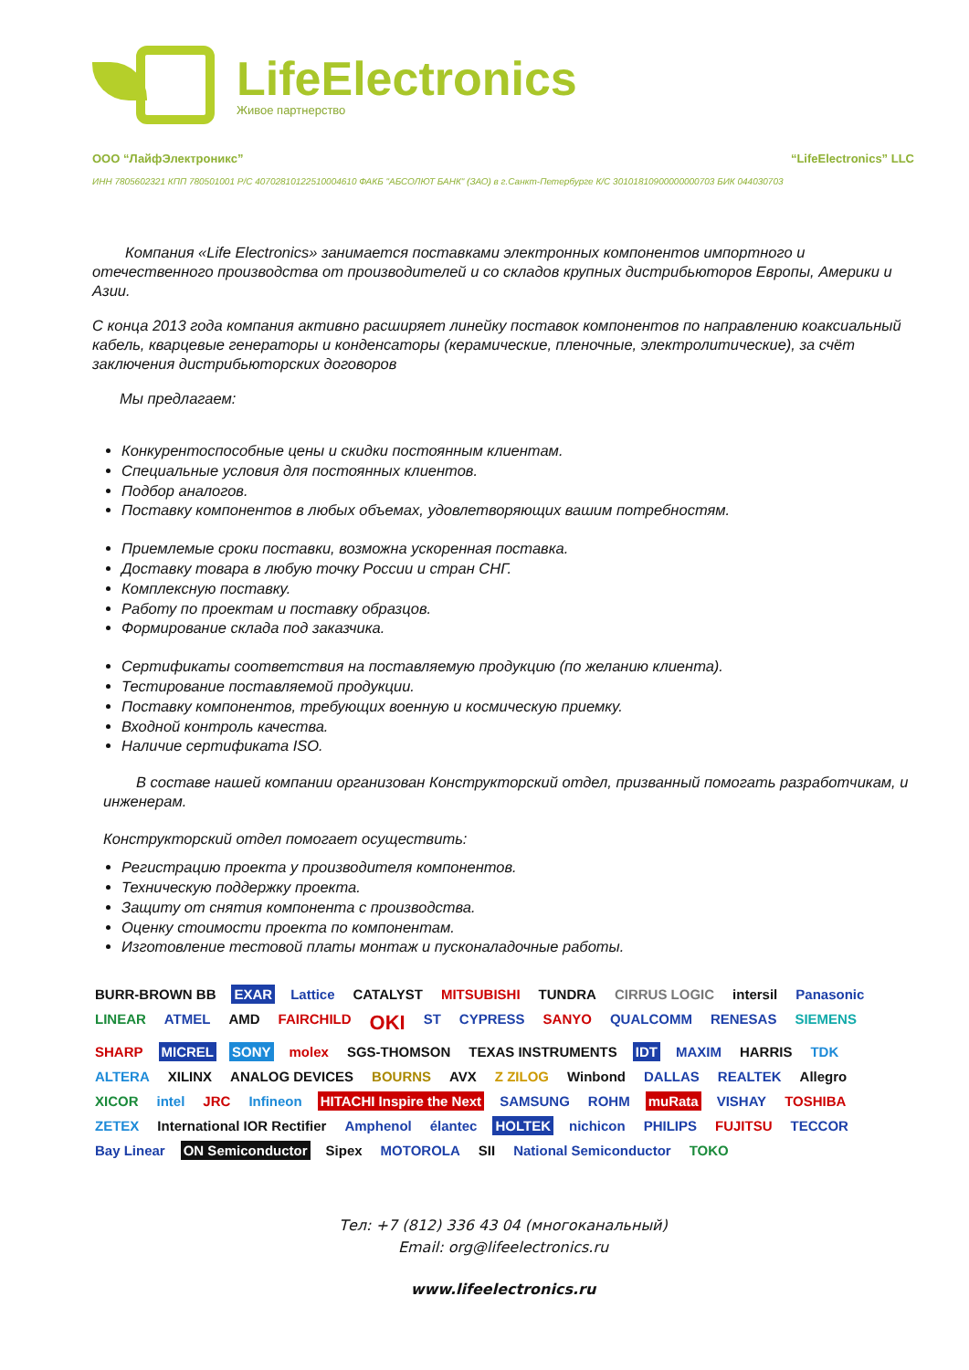LifeElectronics
Живое партнерство
ООО “ЛайфЭлектроникс” “LifeElectronics” LLC
ИНН 7805602321 КПП 780501001 Р/С 40702810122510004610 ФАКБ "АБСОЛЮТ БАНК" (ЗАО) в г.Санкт-Петербурге К/С 30101810900000000703 БИК 044030703
Компания «Life Electronics» занимается поставками электронных компонентов импортного и отечественного производства от производителей и со складов крупных дистрибьюторов Европы, Америки и Азии.
С конца 2013 года компания активно расширяет линейку поставок компонентов по направлению коаксиальный кабель, кварцевые генераторы и конденсаторы (керамические, пленочные, электролитические), за счёт заключения дистрибьюторских договоров
Мы предлагаем:
Конкурентоспособные цены и скидки постоянным клиентам.
Специальные условия для постоянных клиентов.
Подбор аналогов.
Поставку компонентов в любых объемах, удовлетворяющих вашим потребностям.
Приемлемые сроки поставки, возможна ускоренная поставка.
Доставку товара в любую точку России и стран СНГ.
Комплексную поставку.
Работу по проектам и поставку образцов.
Формирование склада под заказчика.
Сертификаты соответствия на поставляемую продукцию (по желанию клиента).
Тестирование поставляемой продукции.
Поставку компонентов, требующих военную и космическую приемку.
Входной контроль качества.
Наличие сертификата ISO.
В составе нашей компании организован Конструкторский отдел, призванный помогать разработчикам, и инженерам.
Конструкторский отдел помогает осуществить:
Регистрацию проекта у производителя компонентов.
Техническую поддержку проекта.
Защиту от снятия компонента с производства.
Оценку стоимости проекта по компонентам.
Изготовление тестовой платы монтаж и пусконаладочные работы.
BURR-BROWN BB EXAR Lattice CATALYST MITSUBISHI TUNDRA CIRRUS LOGIC intersil Panasonic LINEAR ATMEL AMD FAIRCHILD OKI ST CYPRESS SANYO QUALCOMM RENESAS SIEMENS SHARP MICREL SONY molex SGS-THOMSON TEXAS INSTRUMENTS IDT MAXIM HARRIS TDK ALTERA XILINX ANALOG DEVICES BOURNS AVX Z ZILOG Winbond DALLAS REALTEK Allegro XICOR intel JRC Infineon HITACHI Inspire the Next SAMSUNG ROHM muRata VISHAY TOSHIBA ZETEX International IOR Rectifier Amphenol élantec HOLTEK nichicon PHILIPS FUJITSU TECCOR Bay Linear ON Semiconductor Sipex MOTOROLA SII National Semiconductor TOKO
Тел: +7 (812) 336 43 04 (многоканальный)
Email: org@lifeelectronics.ru
www.lifeelectronics.ru